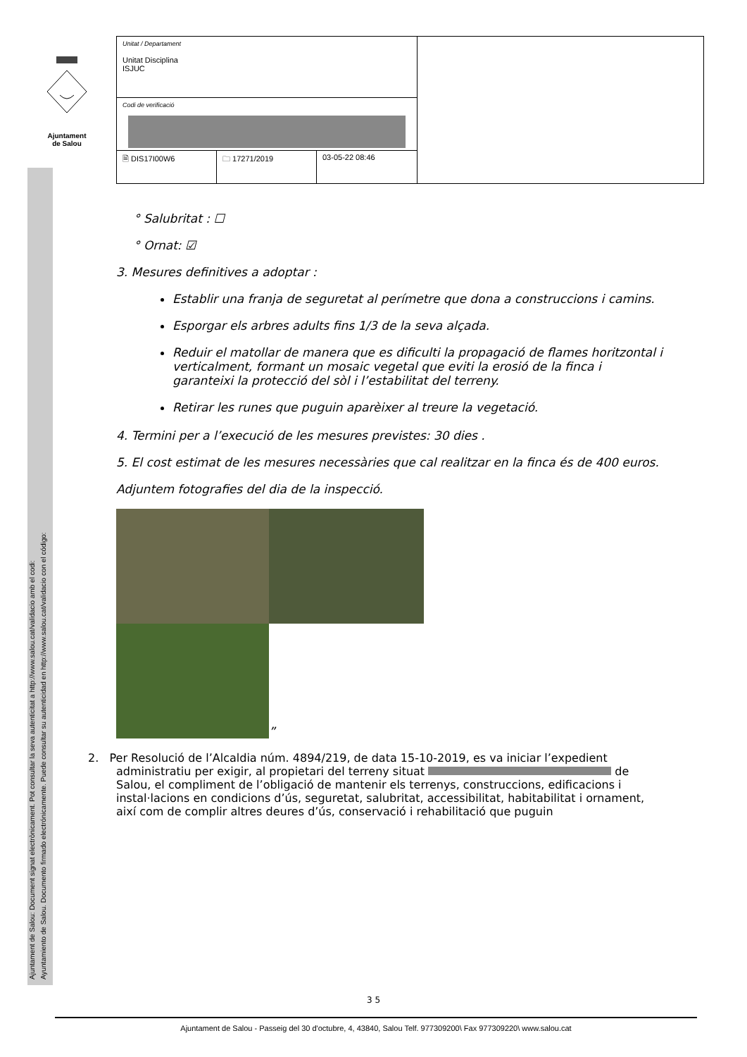Ajuntament
de Salou
Ajuntament de Salou: Document signat electrònicament. Pot consultar la seva autenticitat a http://www.salou.cat/validacio amb el codi:
Ayuntamiento de Salou. Documento firmado electrónicamente. Puede consultar su autenticidad en http://www.salou.cat/validacio con el código:
| Unitat / Departament Unitat Disciplina ISJUC | | | |
| Codi de verificació | | | |
| 🗎 DIS17I00W6 | 🗀 17271/2019 | 03-05-22 08:46 | |
° Salubritat : ☐
° Ornat: ☑
3. Mesures definitives a adoptar :
Establir una franja de seguretat al perímetre que dona a construccions i camins.
Esporgar els arbres adults fins 1/3 de la seva alçada.
Reduir el matollar de manera que es dificulti la propagació de flames horitzontal i verticalment, formant un mosaic vegetal que eviti la erosió de la finca i garanteixi la protecció del sòl i l’estabilitat del terreny.
Retirar les runes que puguin aparèixer al treure la vegetació.
4. Termini per a l’execució de les mesures previstes: 30 dies .
5. El cost estimat de les mesures necessàries que cal realitzar en la finca és de 400 euros.
Adjuntem fotografies del dia de la inspecció.
”
2. Per Resolució de l’Alcaldia núm. 4894/219, de data 15-10-2019, es va iniciar l’expedient administratiu per exigir, al propietari del terreny situat de Salou, el compliment de l’obligació de mantenir els terrenys, construccions, edificacions i instal·lacions en condicions d’ús, seguretat, salubritat, accessibilitat, habitabilitat i ornament, així com de complir altres deures d’ús, conservació i rehabilitació que puguin
3 5
Ajuntament de Salou - Passeig del 30 d'octubre, 4, 43840, Salou Telf. 977309200\ Fax 977309220\ www.salou.cat